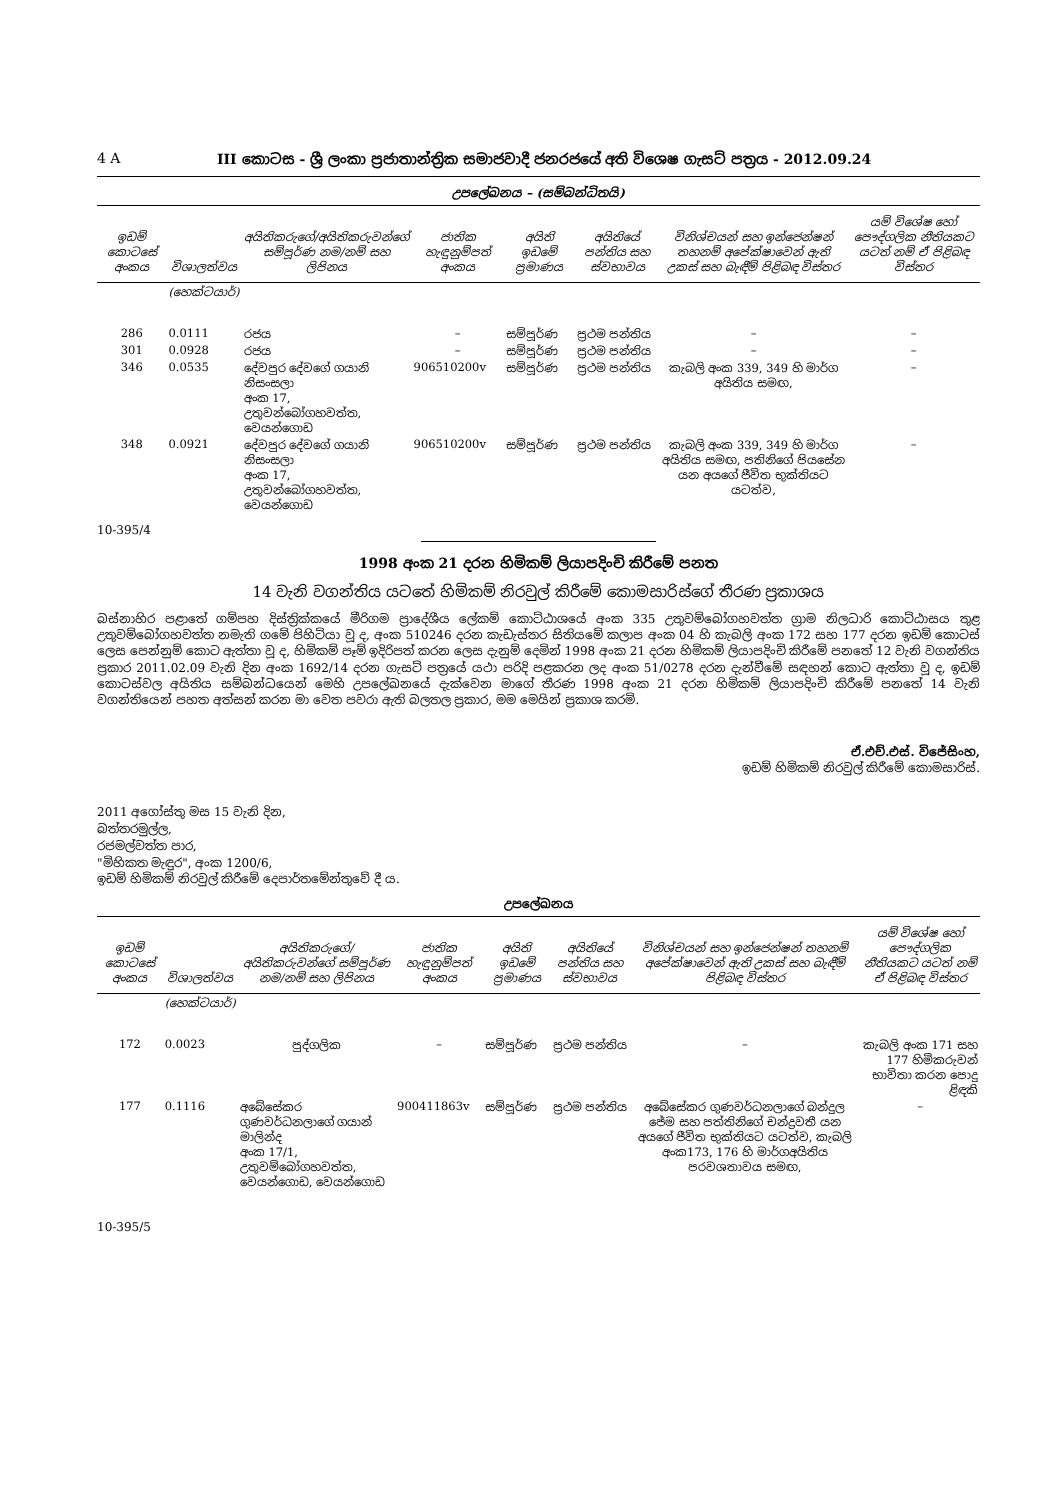4 A III කොටස - ශ්‍රී ලංකා ප්‍රජාතාන්ත්‍රික සමාජවාදී ජනරජයේ අති විශෙෂ ගැසට් පත්‍රය - 2012.09.24
උපලේඛනය – (සම්බන්ධිතයි)
| ඉඩම් කොටසේ අංකය | විශාලත්වය | අයිතිකරුගේ/අයිතිකරුවන්ගේ සම්පූර්ණ නම/නම් සහ ලිපිනය | ජාතික හැඳුනුම්පත් අංකය | අයිති ඉඩමේ ප්‍රමාණය | අයිතියේ පන්තිය සහ ස්වභාවය | විනිශ්චයන් සහ ඉන්ජෙන්ෂන් තහනම් අපේක්ෂාවෙන් ඇති උකස් සහ බැඳීම් පිළිබඳ විස්තර | යම් විශේෂ හෝ පෞද්ගලික නීතියකට යටත් නම් ඒ පිළිබඳ විස්තර |
| --- | --- | --- | --- | --- | --- | --- | --- |
| | (හෙක්ටයාර්) | | | | | | |
| 286 | 0.0111 | රජය | – | සම්පූර්ණ | ප්‍රථම පන්තිය | – | – |
| 301 | 0.0928 | රජය | – | සම්පූර්ණ | ප්‍රථම පන්තිය | – | – |
| 346 | 0.0535 | දේවපුර දේවගේ ගයානි නිසංසලා අංක 17, උතුවන්බෝගහවත්ත, වෙයන්ගොඩ | 906510200v | සම්පූර්ණ | ප්‍රථම පන්තිය | කැබලි අංක 339, 349 හි මාර්ග අයිතිය සමඟ, | – |
| 348 | 0.0921 | දේවපුර දේවගේ ගයානි නිසංසලා අංක 17, උතුවන්බෝගහවත්ත, වෙයන්ගොඩ | 906510200v | සම්පූර්ණ | ප්‍රථම පන්තිය | කැබලි අංක 339, 349 හි මාර්ග අයිතිය සමඟ, පතිනිගේ පියසේන යන අයගේ ජීවිත භුක්තියට යටත්ව, | – |
10-395/4
1998 අංක 21 දරන හිමිකම් ලියාපදිංචි කිරීමේ පනත
14 වැනි වගන්තිය යටතේ හිමිකම් නිරවුල් කිරීමේ කොමසාරිස්ගේ තීරණ ප්‍රකාශය
බස්නාහිර පළාතේ ගම්පහ දිස්ත්‍රික්කයේ මීරිගම ප්‍රාදේශීය ලේකම් කොට්ඨාශයේ අංක 335 උතුවම්බෝගහවත්ත ග්‍රාම නිලධාරි කොට්ඨාසය තුළ උතුවම්බෝගහවත්ත නමැති ගමේ පිහිටියා වූ ද, අංක 510246 දරන කැඩැස්තර සිතියමේ කලාප අංක 04 හි කැබලි අංක 172 සහ 177 දරන ඉඩම් කොටස් ලෙස පෙන්නුම් කොට ඇත්තා වූ ද, හිමිකම් පෑම් ඉදිරිපත් කරන ලෙස දැනුම් දෙමින් 1998 අංක 21 දරන හිමිකම් ලියාපදිංචි කිරීමේ පනතේ 12 වැනි වගන්තිය ප්‍රකාර 2011.02.09 වැනි දින අංක 1692/14 දරන ගැසට් පත්‍රයේ යථා පරිදි පළකරන ලද අංක 51/0278 දරන දැන්වීමේ සඳහන් කොට ඇත්තා වූ ද, ඉඩම් කොටස්වල අයිතිය සම්බන්ධයෙන් මෙහි උපලේඛනයේ දැක්වෙන මාගේ තීරණ 1998 අංක 21 දරන හිමිකම් ලියාපදිංචි කිරීමේ පනතේ 14 වැනි වගන්තියෙන් පහත අත්සන් කරන මා වෙත පවරා ඇති බලතල ප්‍රකාර, මම මෙයින් ප්‍රකාශ කරමි.
ඒ.එච්.එස්. විජේසිංහ,
ඉඩම් හිමිකම් නිරවුල් කිරීමේ කොමසාරිස්.
2011 අගෝස්තු මස 15 වැනි දින,
බත්තරමුල්ල,
රජමල්වත්ත පාර,
"මිහිකත මැඳුර", අංක 1200/6,
ඉඩම් හිමිකම් නිරවුල් කිරීමේ දෙපාර්තමේන්තුවේ දී ය.
උපලේඛනය
| ඉඩම් කොටසේ අංකය | විශාලත්වය | අයිතිකරුගේ/අයිතිකරුවන්ගේ සම්පූර්ණ නම/නම් සහ ලිපිනය | ජාතික හැඳුනුම්පත් අංකය | අයිති ඉඩමේ ප්‍රමාණය | අයිතියේ පන්තිය සහ ස්වභාවය | විනිශ්චයන් සහ ඉන්ජෙන්ෂන් තහනම් අපේක්ෂාවෙන් ඇති උකස් සහ බැඳීම් පිළිබඳ විස්තර | යම් විශේෂ හෝ පෞද්ගලික නීතියකට යටත් නම් ඒ පිළිබඳ විස්තර |
| --- | --- | --- | --- | --- | --- | --- | --- |
| | (හෙක්ටයාර්) | | | | | | |
| 172 | 0.0023 | පුද්ගලික | – | සම්පූර්ණ | ප්‍රථම පන්තිය | – | කැබලි අංක 171 සහ 177 හිමිකරුවන් භාවිතා කරන පොදු ළිඳකි |
| 177 | 0.1116 | අබේසේකර ගුණවර්ධනලාගේ ගයාන් මාලින්ද අංක 17/1, උතුවම්බෝගහවත්ත, වෙයන්ගොඩ, වෙයන්ගොඩ | 900411863v | සම්පූර්ණ | ප්‍රථම පන්තිය | අබේසේකර ගුණවර්ධනලාගේ බන්දුල ජේම සහ පත්තිනිගේ චන්ද්‍රවතී යන අයගේ ජීවිත භුක්තියට යටත්ව, කැබලි අංක173, 176 හි මාර්ගඅයිතිය පරවශතාවය සමඟ, | – |
10-395/5